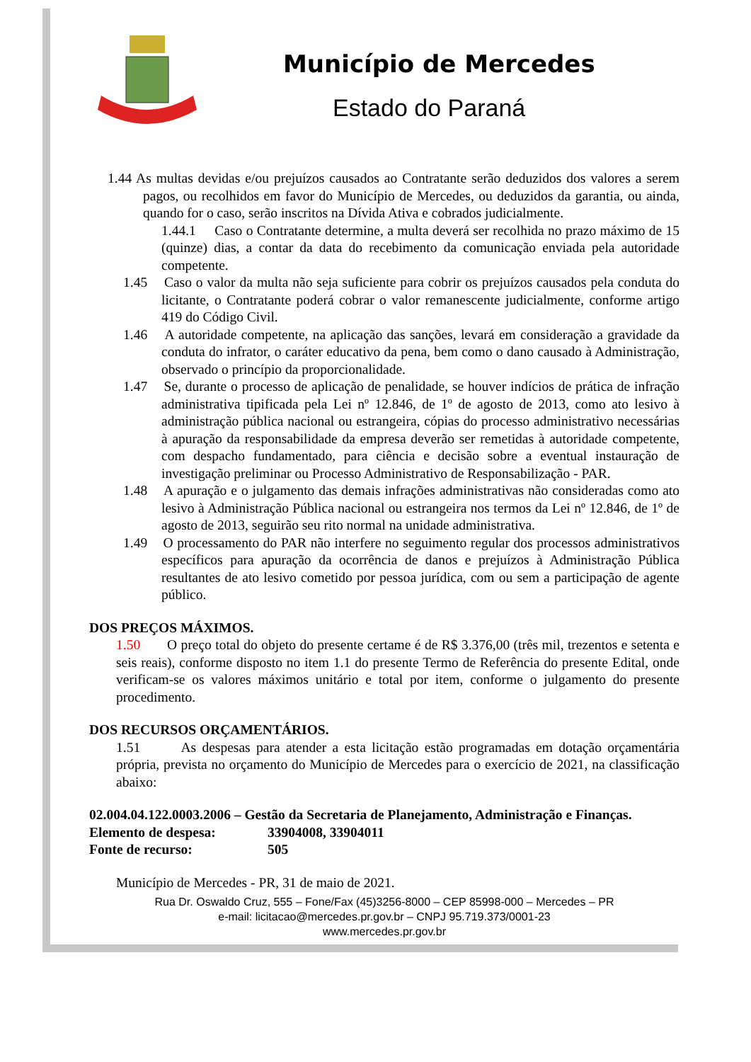Município de Mercedes
Estado do Paraná
1.44 As multas devidas e/ou prejuízos causados ao Contratante serão deduzidos dos valores a serem pagos, ou recolhidos em favor do Município de Mercedes, ou deduzidos da garantia, ou ainda, quando for o caso, serão inscritos na Dívida Ativa e cobrados judicialmente.
1.44.1 Caso o Contratante determine, a multa deverá ser recolhida no prazo máximo de 15 (quinze) dias, a contar da data do recebimento da comunicação enviada pela autoridade competente.
1.45 Caso o valor da multa não seja suficiente para cobrir os prejuízos causados pela conduta do licitante, o Contratante poderá cobrar o valor remanescente judicialmente, conforme artigo 419 do Código Civil.
1.46 A autoridade competente, na aplicação das sanções, levará em consideração a gravidade da conduta do infrator, o caráter educativo da pena, bem como o dano causado à Administração, observado o princípio da proporcionalidade.
1.47 Se, durante o processo de aplicação de penalidade, se houver indícios de prática de infração administrativa tipificada pela Lei nº 12.846, de 1º de agosto de 2013, como ato lesivo à administração pública nacional ou estrangeira, cópias do processo administrativo necessárias à apuração da responsabilidade da empresa deverão ser remetidas à autoridade competente, com despacho fundamentado, para ciência e decisão sobre a eventual instauração de investigação preliminar ou Processo Administrativo de Responsabilização - PAR.
1.48 A apuração e o julgamento das demais infrações administrativas não consideradas como ato lesivo à Administração Pública nacional ou estrangeira nos termos da Lei nº 12.846, de 1º de agosto de 2013, seguirão seu rito normal na unidade administrativa.
1.49 O processamento do PAR não interfere no seguimento regular dos processos administrativos específicos para apuração da ocorrência de danos e prejuízos à Administração Pública resultantes de ato lesivo cometido por pessoa jurídica, com ou sem a participação de agente público.
DOS PREÇOS MÁXIMOS.
1.50 O preço total do objeto do presente certame é de R$ 3.376,00 (três mil, trezentos e setenta e seis reais), conforme disposto no item 1.1 do presente Termo de Referência do presente Edital, onde verificam-se os valores máximos unitário e total por item, conforme o julgamento do presente procedimento.
DOS RECURSOS ORÇAMENTÁRIOS.
1.51 As despesas para atender a esta licitação estão programadas em dotação orçamentária própria, prevista no orçamento do Município de Mercedes para o exercício de 2021, na classificação abaixo:
02.004.04.122.0003.2006 – Gestão da Secretaria de Planejamento, Administração e Finanças.
Elemento de despesa: 33904008, 33904011
Fonte de recurso: 505
Município de Mercedes - PR, 31 de maio de 2021.
Rua Dr. Oswaldo Cruz, 555 – Fone/Fax (45)3256-8000 – CEP 85998-000 – Mercedes – PR
e-mail: licitacao@mercedes.pr.gov.br – CNPJ 95.719.373/0001-23
www.mercedes.pr.gov.br